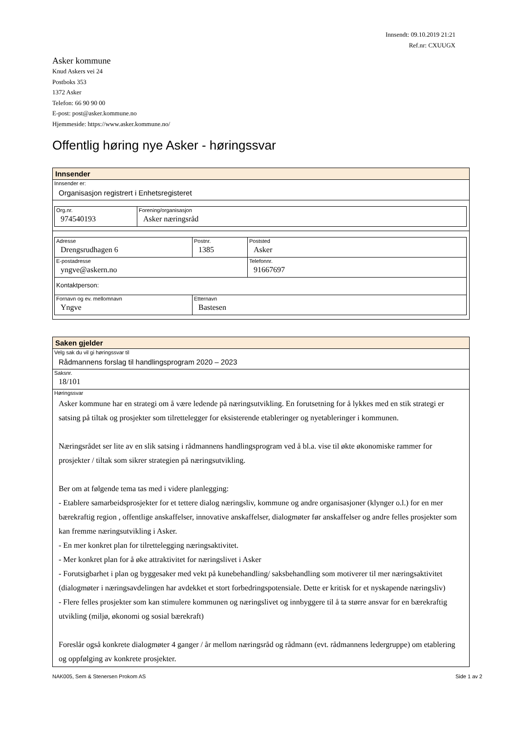Innsendt: 09.10.2019 21:21
Ref.nr: CXUUGX
Asker kommune
Knud Askers vei 24
Postboks 353
1372 Asker
Telefon: 66 90 90 00
E-post: post@asker.kommune.no
Hjemmeside: https://www.asker.kommune.no/
Offentlig høring nye Asker - høringssvar
Innsender
Innsender er:
Organisasjon registrert i Enhetsregisteret
| Org.nr. 974540193 | Forening/organisasjon Asker næringsråd |
| Adresse Drengsrudhagen 6 | Postnr. 1385 | Poststed Asker |
| E-postadresse yngve@askern.no | | Telefonnr. 91667697 |
| Kontaktperson: | | |
| Fornavn og ev. mellomnavn Yngve | Etternavn Bastesen | |
Saken gjelder
Velg sak du vil gi høringssvar til
Rådmannens forslag til handlingsprogram 2020 – 2023
Saksnr.
18/101
Høringssvar
Asker kommune har en strategi om å være ledende på næringsutvikling. En forutsetning for å lykkes med en stik strategi er satsing på tiltak og prosjekter som tilrettelegger for eksisterende etableringer og nyetableringer i kommunen.
Næringsrådet ser lite av en slik satsing i rådmannens handlingsprogram ved å bl.a. vise til økte økonomiske rammer for prosjekter / tiltak som sikrer strategien på næringsutvikling.
Ber om at følgende tema tas med i videre planlegging:
- Etablere samarbeidsprosjekter for et tettere dialog næringsliv, kommune og andre organisasjoner (klynger o.l.) for en mer bærekraftig region , offentlige anskaffelser, innovative anskaffelser, dialogmøter før anskaffelser og andre felles prosjekter som kan fremme næringsutvikling i Asker.
- En mer konkret plan for tilrettelegging næringsaktivitet.
- Mer konkret plan for å øke attraktivitet for næringslivet i Asker
- Forutsigbarhet i plan og byggesaker med vekt på kunebehandling/ saksbehandling som motiverer til mer næringsaktivitet (dialogmøter i næringsavdelingen har avdekket et stort forbedringspotensiale. Dette er kritisk for et nyskapende næringsliv)
- Flere felles prosjekter som kan stimulere kommunen og næringslivet og innbyggere til å ta større ansvar for en bærekraftig utvikling (miljø, økonomi og sosial bærekraft)
Foreslår også konkrete dialogmøter 4 ganger / år mellom næringsråd og rådmann (evt. rådmannens ledergruppe) om etablering og oppfølging av konkrete prosjekter.
NAK005, Sem & Stenersen Prokom AS Side 1 av 2